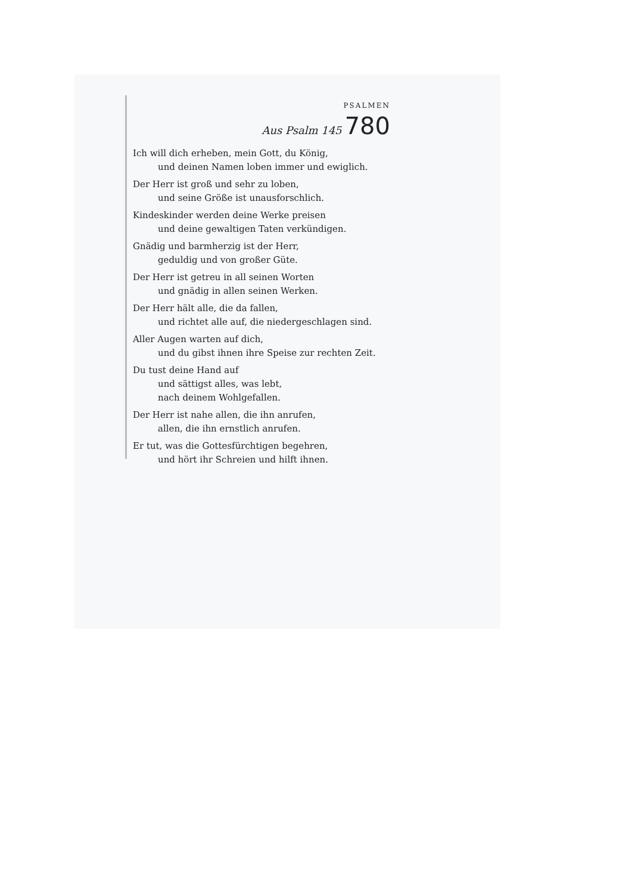PSALMEN
Aus Psalm 145 780
Ich will dich erheben, mein Gott, du König,
und deinen Namen loben immer und ewiglich.
Der Herr ist groß und sehr zu loben,
und seine Größe ist unausforschlich.
Kindeskinder werden deine Werke preisen
und deine gewaltigen Taten verkündigen.
Gnädig und barmherzig ist der Herr,
geduldig und von großer Güte.
Der Herr ist getreu in all seinen Worten
und gnädig in allen seinen Werken.
Der Herr hält alle, die da fallen,
und richtet alle auf, die niedergeschlagen sind.
Aller Augen warten auf dich,
und du gibst ihnen ihre Speise zur rechten Zeit.
Du tust deine Hand auf
und sättigst alles, was lebt,
nach deinem Wohlgefallen.
Der Herr ist nahe allen, die ihn anrufen,
allen, die ihn ernstlich anrufen.
Er tut, was die Gottesfürchtigen begehren,
und hört ihr Schreien und hilft ihnen.